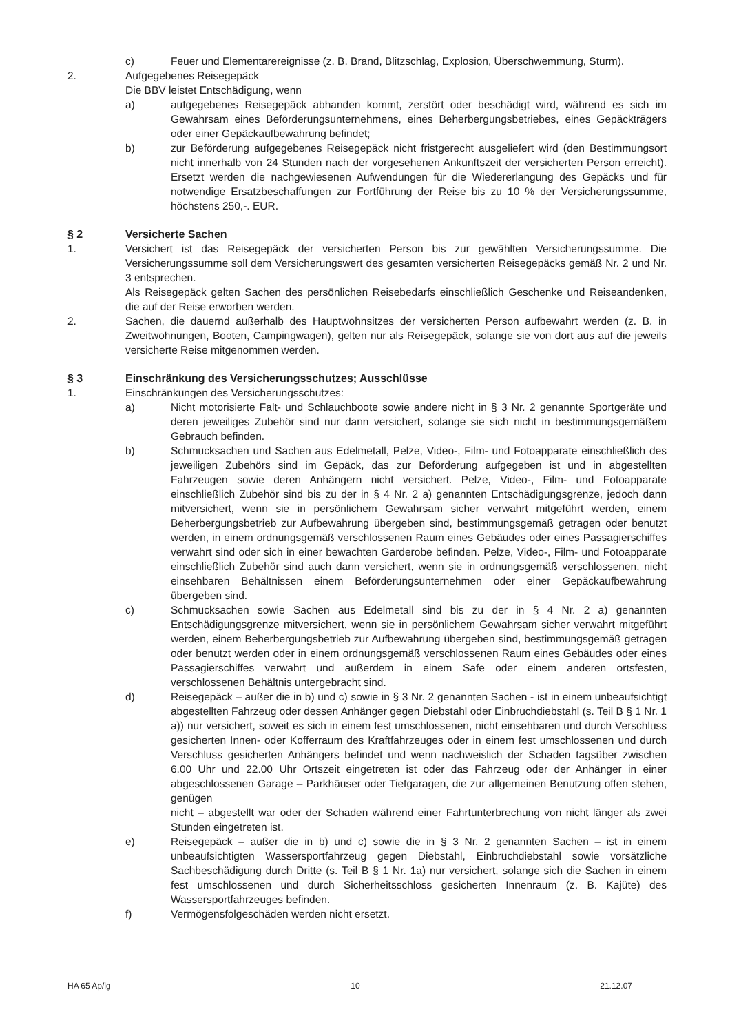c) Feuer und Elementarereignisse (z. B. Brand, Blitzschlag, Explosion, Überschwemmung, Sturm).
2. Aufgegebenes Reisegepäck
Die BBV leistet Entschädigung, wenn
a) aufgegebenes Reisegepäck abhanden kommt, zerstört oder beschädigt wird, während es sich im Gewahrsam eines Beförderungsunternehmens, eines Beherbergungsbetriebes, eines Gepäckträgers oder einer Gepäckaufbewahrung befindet;
b) zur Beförderung aufgegebenes Reisegepäck nicht fristgerecht ausgeliefert wird (den Bestimmungsort nicht innerhalb von 24 Stunden nach der vorgesehenen Ankunftszeit der versicherten Person erreicht). Ersetzt werden die nachgewiesenen Aufwendungen für die Wiedererlangung des Gepäcks und für notwendige Ersatzbeschaffungen zur Fortführung der Reise bis zu 10 % der Versicherungssumme, höchstens 250,-. EUR.
§ 2 Versicherte Sachen
1. Versichert ist das Reisegepäck der versicherten Person bis zur gewählten Versicherungssumme. Die Versicherungssumme soll dem Versicherungswert des gesamten versicherten Reisegepäcks gemäß Nr. 2 und Nr. 3 entsprechen.
Als Reisegepäck gelten Sachen des persönlichen Reisebedarfs einschließlich Geschenke und Reiseandenken, die auf der Reise erworben werden.
2. Sachen, die dauernd außerhalb des Hauptwohnsitzes der versicherten Person aufbewahrt werden (z. B. in Zweitwohnungen, Booten, Campingwagen), gelten nur als Reisegepäck, solange sie von dort aus auf die jeweils versicherte Reise mitgenommen werden.
§ 3 Einschränkung des Versicherungsschutzes; Ausschlüsse
1. Einschränkungen des Versicherungsschutzes:
a) Nicht motorisierte Falt- und Schlauchboote sowie andere nicht in § 3 Nr. 2 genannte Sportgeräte und deren jeweiliges Zubehör sind nur dann versichert, solange sie sich nicht in bestimmungsgemäßem Gebrauch befinden.
b) Schmucksachen und Sachen aus Edelmetall, Pelze, Video-, Film- und Fotoapparate einschließlich des jeweiligen Zubehörs sind im Gepäck, das zur Beförderung aufgegeben ist und in abgestellten Fahrzeugen sowie deren Anhängern nicht versichert. Pelze, Video-, Film- und Fotoapparate einschließlich Zubehör sind bis zu der in § 4 Nr. 2 a) genannten Entschädigungsgrenze, jedoch dann mitversichert, wenn sie in persönlichem Gewahrsam sicher verwahrt mitgeführt werden, einem Beherbergungsbetrieb zur Aufbewahrung übergeben sind, bestimmungsgemäß getragen oder benutzt werden, in einem ordnungsgemäß verschlossenen Raum eines Gebäudes oder eines Passagierschiffes verwahrt sind oder sich in einer bewachten Garderobe befinden. Pelze, Video-, Film- und Fotoapparate einschließlich Zubehör sind auch dann versichert, wenn sie in ordnungsgemäß verschlossenen, nicht einsehbaren Behältnissen einem Beförderungsunternehmen oder einer Gepäckaufbewahrung übergeben sind.
c) Schmucksachen sowie Sachen aus Edelmetall sind bis zu der in § 4 Nr. 2 a) genannten Entschädigungsgrenze mitversichert, wenn sie in persönlichem Gewahrsam sicher verwahrt mitgeführt werden, einem Beherbergungsbetrieb zur Aufbewahrung übergeben sind, bestimmungsgemäß getragen oder benutzt werden oder in einem ordnungsgemäß verschlossenen Raum eines Gebäudes oder eines Passagierschiffes verwahrt und außerdem in einem Safe oder einem anderen ortsfesten, verschlossenen Behältnis untergebracht sind.
d) Reisegepäck – außer die in b) und c) sowie in § 3 Nr. 2 genannten Sachen - ist in einem unbeaufsichtigt abgestellten Fahrzeug oder dessen Anhänger gegen Diebstahl oder Einbruchdiebstahl (s. Teil B § 1 Nr. 1 a)) nur versichert, soweit es sich in einem fest umschlossenen, nicht einsehbaren und durch Verschluss gesicherten Innen- oder Kofferraum des Kraftfahrzeuges oder in einem fest umschlossenen und durch Verschluss gesicherten Anhängers befindet und wenn nachweislich der Schaden tagsüber zwischen 6.00 Uhr und 22.00 Uhr Ortszeit eingetreten ist oder das Fahrzeug oder der Anhänger in einer abgeschlossenen Garage – Parkhäuser oder Tiefgaragen, die zur allgemeinen Benutzung offen stehen, genügen
nicht – abgestellt war oder der Schaden während einer Fahrtunterbrechung von nicht länger als zwei Stunden eingetreten ist.
e) Reisegepäck – außer die in b) und c) sowie die in § 3 Nr. 2 genannten Sachen – ist in einem unbeaufsichtigten Wassersportfahrzeug gegen Diebstahl, Einbruchdiebstahl sowie vorsätzliche Sachbeschädigung durch Dritte (s. Teil B § 1 Nr. 1a) nur versichert, solange sich die Sachen in einem fest umschlossenen und durch Sicherheitsschloss gesicherten Innenraum (z. B. Kajüte) des Wassersportfahrzeuges befinden.
f) Vermögensfolgeschäden werden nicht ersetzt.
HA 65 Ap/lg 10 21.12.07